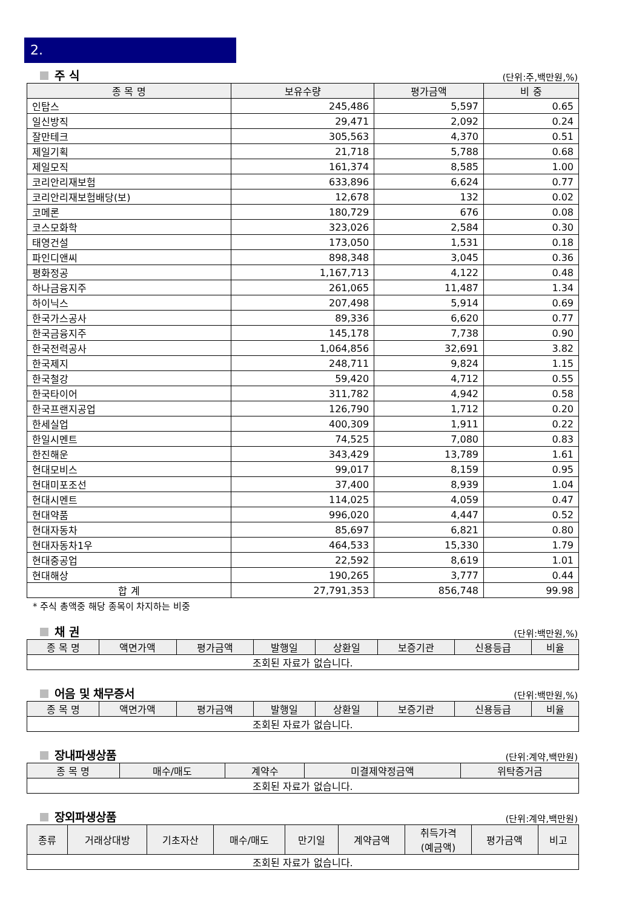2.
주 식
(단위:주,백만원,%)
| 종 목 명 | 보유수량 | 평가금액 | 비 중 |
| --- | --- | --- | --- |
| 인탑스 | 245,486 | 5,597 | 0.65 |
| 일신방직 | 29,471 | 2,092 | 0.24 |
| 잘만테크 | 305,563 | 4,370 | 0.51 |
| 제일기획 | 21,718 | 5,788 | 0.68 |
| 제일모직 | 161,374 | 8,585 | 1.00 |
| 코리안리재보험 | 633,896 | 6,624 | 0.77 |
| 코리안리재보험배당(보) | 12,678 | 132 | 0.02 |
| 코메론 | 180,729 | 676 | 0.08 |
| 코스모화학 | 323,026 | 2,584 | 0.30 |
| 태영건설 | 173,050 | 1,531 | 0.18 |
| 파인디앤씨 | 898,348 | 3,045 | 0.36 |
| 평화정공 | 1,167,713 | 4,122 | 0.48 |
| 하나금융지주 | 261,065 | 11,487 | 1.34 |
| 하이닉스 | 207,498 | 5,914 | 0.69 |
| 한국가스공사 | 89,336 | 6,620 | 0.77 |
| 한국금융지주 | 145,178 | 7,738 | 0.90 |
| 한국전력공사 | 1,064,856 | 32,691 | 3.82 |
| 한국제지 | 248,711 | 9,824 | 1.15 |
| 한국철강 | 59,420 | 4,712 | 0.55 |
| 한국타이어 | 311,782 | 4,942 | 0.58 |
| 한국프랜지공업 | 126,790 | 1,712 | 0.20 |
| 한세실업 | 400,309 | 1,911 | 0.22 |
| 한일시멘트 | 74,525 | 7,080 | 0.83 |
| 한진해운 | 343,429 | 13,789 | 1.61 |
| 현대모비스 | 99,017 | 8,159 | 0.95 |
| 현대미포조선 | 37,400 | 8,939 | 1.04 |
| 현대시멘트 | 114,025 | 4,059 | 0.47 |
| 현대약품 | 996,020 | 4,447 | 0.52 |
| 현대자동차 | 85,697 | 6,821 | 0.80 |
| 현대자동차1우 | 464,533 | 15,330 | 1.79 |
| 현대중공업 | 22,592 | 8,619 | 1.01 |
| 현대해상 | 190,265 | 3,777 | 0.44 |
| 합 계 | 27,791,353 | 856,748 | 99.98 |
* 주식 총액중 해당 종목이 차지하는 비중
채 권
(단위:백만원,%)
| 종 목 명 | 액면가액 | 평가금액 | 발행일 | 상환일 | 보증기관 | 신용등급 | 비율 |
| --- | --- | --- | --- | --- | --- | --- | --- |
| 조회된 자료가 없습니다. | | | | | | | |
어음 및 채무증서
(단위:백만원,%)
| 종 목 명 | 액면가액 | 평가금액 | 발행일 | 상환일 | 보증기관 | 신용등급 | 비율 |
| --- | --- | --- | --- | --- | --- | --- | --- |
| 조회된 자료가 없습니다. | | | | | | | |
장내파생상품
(단위:계약,백만원)
| 종 목 명 | 매수/매도 | 계약수 | 미결제약정금액 | 위탁증거금 |
| --- | --- | --- | --- | --- |
| 조회된 자료가 없습니다. | | | | |
장외파생상품
(단위:계약,백만원)
| 종류 | 거래상대방 | 기초자산 | 매수/매도 | 만기일 | 계약금액 | 취득가격 (예금액) | 평가금액 | 비고 |
| --- | --- | --- | --- | --- | --- | --- | --- | --- |
| 조회된 자료가 없습니다. | | | | | | | | |